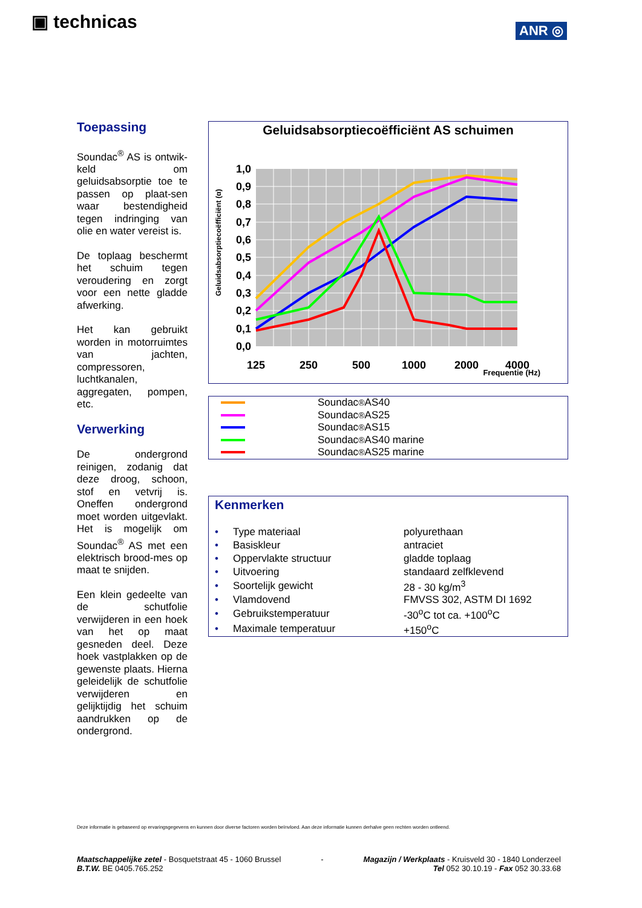▣ technicas ANR ◎
Toepassing
Soundac<sup>®</sup> AS is ontwik-keld om geluidsabsorptie toe te passen op plaat-sen waar bestendigheid tegen indringing van olie en water vereist is.
De toplaag beschermt het schuim tegen veroudering en zorgt voor een nette gladde afwerking.
Het kan gebruikt worden in motorruimtes van jachten, compressoren, luchtkanalen, aggregaten, pompen, etc.
Verwerking
De ondergrond reinigen, zodanig dat deze droog, schoon, stof en vetvrij is. Oneffen ondergrond moet worden uitgevlakt. Het is mogelijk om Soundac<sup>®</sup> AS met een elektrisch brood-mes op maat te snijden.
Een klein gedeelte van de schutfolie verwijderen in een hoek van het op maat gesneden deel. Deze hoek vastplakken op de gewenste plaats. Hierna geleidelijk de schutfolie verwijderen en gelijktijdig het schuim aandrukken op de ondergrond.
Geluidsabsorptiecoëfficiënt AS schuimen
Geluidsabsorptiecoëfficiënt (α)
1,0
0,9
0,8
0,7
0,6
0,5
0,4
0,3
0,2
0,1
0,0
125
250
500
1000
2000
4000
Frequentie (Hz)
Soundac<sup>®</sup> AS40
Soundac<sup>®</sup> AS25
Soundac<sup>®</sup> AS15
Soundac<sup>®</sup> AS40 marine
Soundac<sup>®</sup> AS25 marine
Kenmerken
| • | Type materiaal | polyurethaan |
| • | Basiskleur | antraciet |
| • | Oppervlakte structuur | gladde toplaag |
| • | Uitvoering | standaard zelfklevend |
| • | Soortelijk gewicht | 28 - 30 kg/m<sup>3</sup> |
| • | Vlamdovend | FMVSS 302, ASTM DI 1692 |
| • | Gebruikstemperatuur | -30<sup>o</sup>C tot ca. +100<sup>o</sup>C |
| • | Maximale temperatuur | +150<sup>o</sup>C |
Deze informatie is gebaseerd op ervaringsgegevens en kunnen door diverse factoren worden beïnvloed. Aan deze informatie kunnen derhalve geen rechten worden ontleend.
Maatschappelijke zetel - Bosquetstraat 45 - 1060 Brussel
B.T.W. BE 0405.765.252
- Magazijn / Werkplaats - Kruisveld 30 - 1840 Londerzeel
Tel 052 30.10.19 - Fax 052 30.33.68